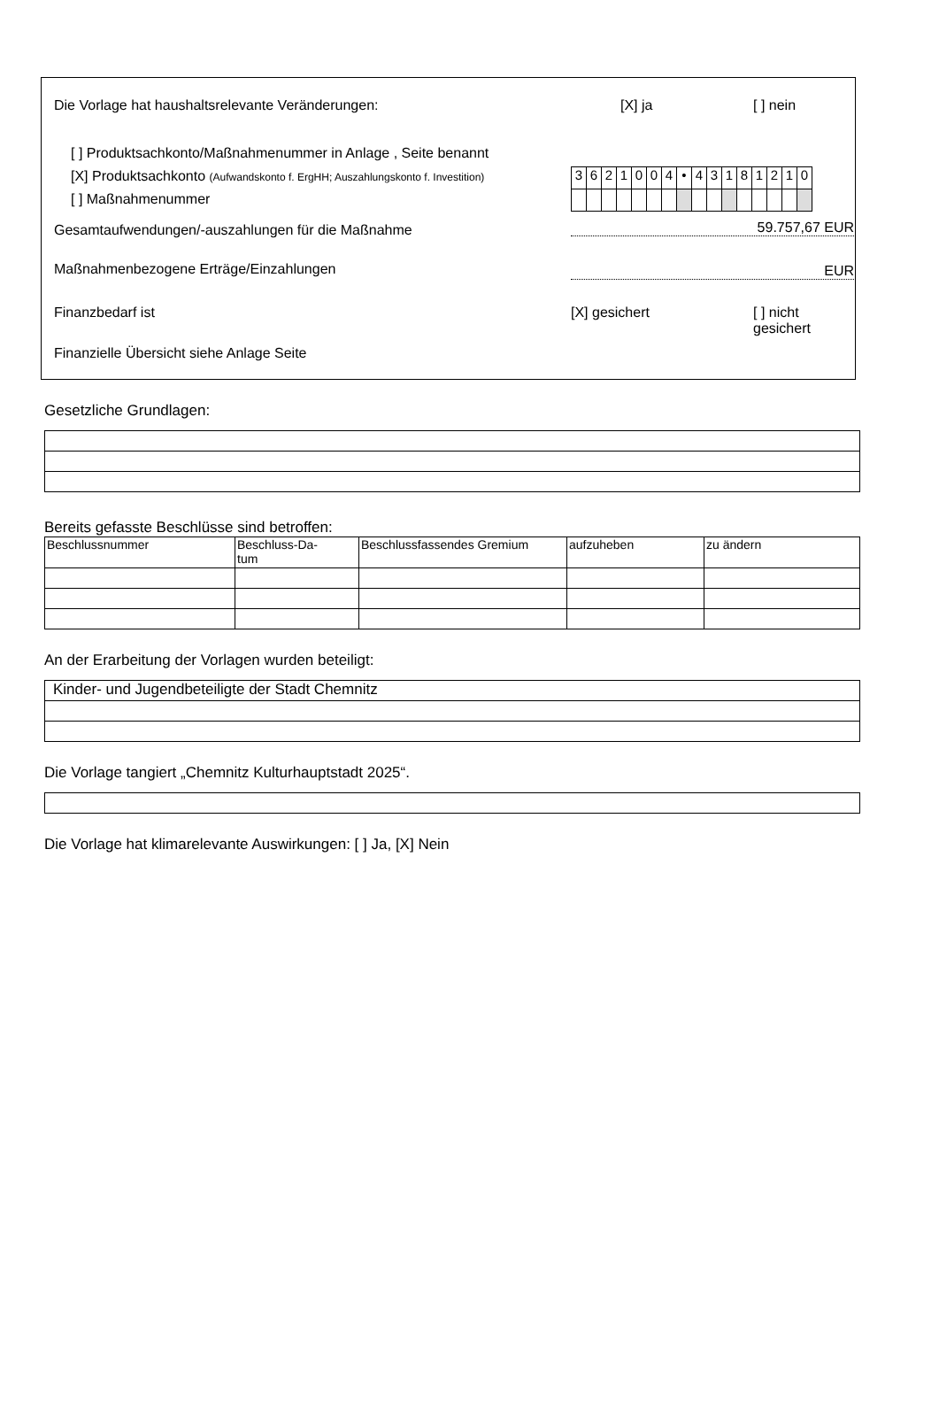Die Vorlage hat haushaltsrelevante Veränderungen: [X] ja [ ] nein
[ ] Produktsachkonto/Maßnahmenummer in Anlage , Seite benannt
[X] Produktsachkonto (Aufwandskonto f. ErgHH; Auszahlungskonto f. Investition)
[ ] Maßnahmenummer
| 3 | 6 | 2 | 1 | 0 | 0 | 4 | • | 4 | 3 | 1 | 8 | 1 | 2 | 1 | 0 |
Gesamtaufwendungen/-auszahlungen für die Maßnahme
59.757,67 EUR
Maßnahmenbezogene Erträge/Einzahlungen
EUR
Finanzbedarf ist [X] gesichert [ ] nicht gesichert
Finanzielle Übersicht siehe Anlage Seite
Gesetzliche Grundlagen:
Bereits gefasste Beschlüsse sind betroffen:
| Beschlussnummer | Beschluss-Da- tum | Beschlussfassendes Gremium | aufzuheben | zu ändern |
An der Erarbeitung der Vorlagen wurden beteiligt:
| Kinder- und Jugendbeteiligte der Stadt Chemnitz |
Die Vorlage tangiert „Chemnitz Kulturhauptstadt 2025“.
Die Vorlage hat klimarelevante Auswirkungen: [ ] Ja, [X] Nein